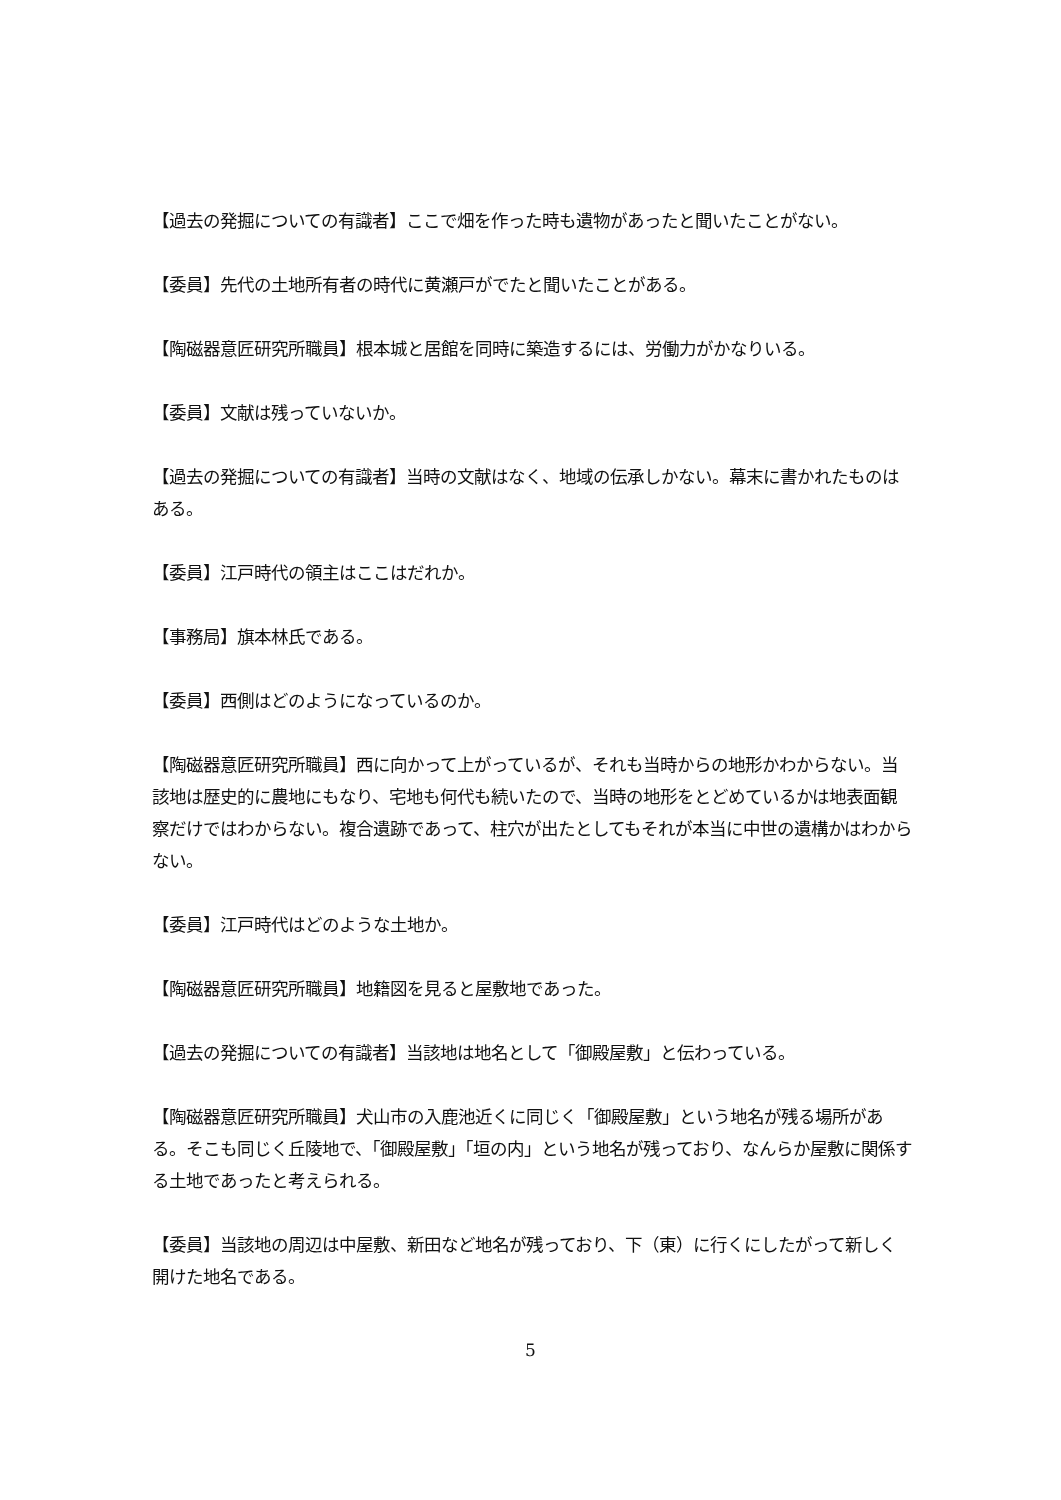【過去の発掘についての有識者】ここで畑を作った時も遺物があったと聞いたことがない。
【委員】先代の土地所有者の時代に黄瀬戸がでたと聞いたことがある。
【陶磁器意匠研究所職員】根本城と居館を同時に築造するには、労働力がかなりいる。
【委員】文献は残っていないか。
【過去の発掘についての有識者】当時の文献はなく、地域の伝承しかない。幕末に書かれたものはある。
【委員】江戸時代の領主はここはだれか。
【事務局】旗本林氏である。
【委員】西側はどのようになっているのか。
【陶磁器意匠研究所職員】西に向かって上がっているが、それも当時からの地形かわからない。当該地は歴史的に農地にもなり、宅地も何代も続いたので、当時の地形をとどめているかは地表面観察だけではわからない。複合遺跡であって、柱穴が出たとしてもそれが本当に中世の遺構かはわからない。
【委員】江戸時代はどのような土地か。
【陶磁器意匠研究所職員】地籍図を見ると屋敷地であった。
【過去の発掘についての有識者】当該地は地名として「御殿屋敷」と伝わっている。
【陶磁器意匠研究所職員】犬山市の入鹿池近くに同じく「御殿屋敷」という地名が残る場所がある。そこも同じく丘陵地で、「御殿屋敷」「垣の内」という地名が残っており、なんらか屋敷に関係する土地であったと考えられる。
【委員】当該地の周辺は中屋敷、新田など地名が残っており、下（東）に行くにしたがって新しく開けた地名である。
5